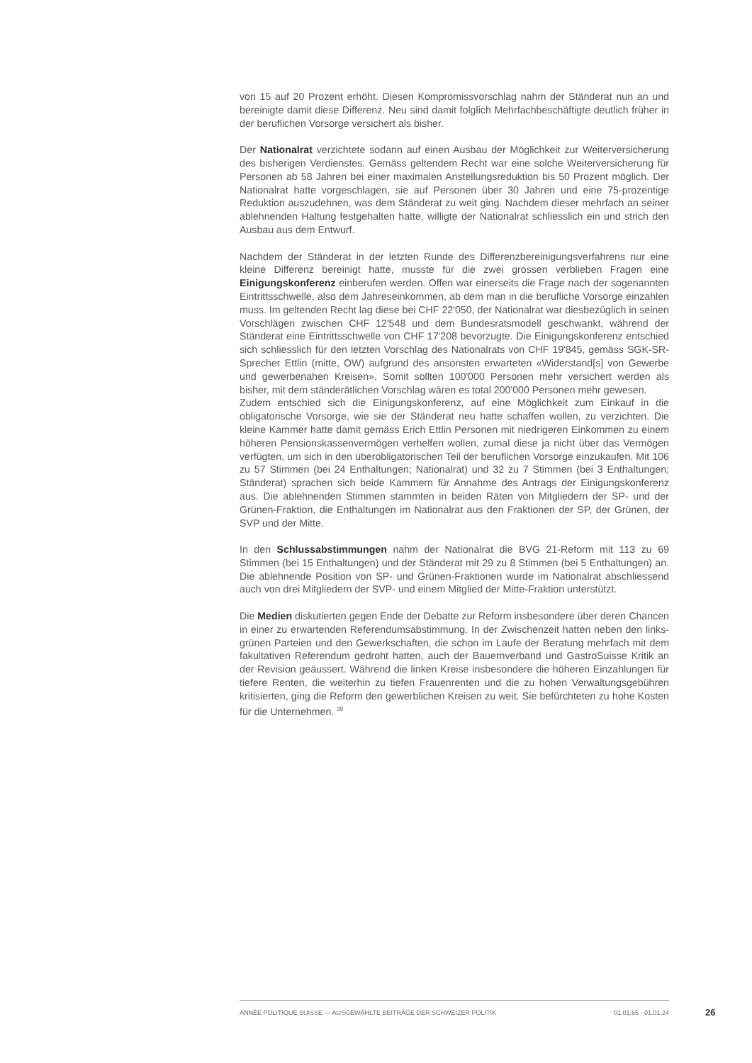von 15 auf 20 Prozent erhöht. Diesen Kompromissvorschlag nahm der Ständerat nun an und bereinigte damit diese Differenz. Neu sind damit folglich Mehrfachbeschäftigte deutlich früher in der beruflichen Vorsorge versichert als bisher.
Der Nationalrat verzichtete sodann auf einen Ausbau der Möglichkeit zur Weiterversicherung des bisherigen Verdienstes. Gemäss geltendem Recht war eine solche Weiterversicherung für Personen ab 58 Jahren bei einer maximalen Anstellungsreduktion bis 50 Prozent möglich. Der Nationalrat hatte vorgeschlagen, sie auf Personen über 30 Jahren und eine 75-prozentige Reduktion auszudehnen, was dem Ständerat zu weit ging. Nachdem dieser mehrfach an seiner ablehnenden Haltung festgehalten hatte, willigte der Nationalrat schliesslich ein und strich den Ausbau aus dem Entwurf.
Nachdem der Ständerat in der letzten Runde des Differenzbereinigungsverfahrens nur eine kleine Differenz bereinigt hatte, musste für die zwei grossen verblieben Fragen eine Einigungskonferenz einberufen werden. Offen war einerseits die Frage nach der sogenannten Eintrittsschwelle, also dem Jahreseinkommen, ab dem man in die berufliche Vorsorge einzahlen muss. Im geltenden Recht lag diese bei CHF 22'050, der Nationalrat war diesbezüglich in seinen Vorschlägen zwischen CHF 12'548 und dem Bundesratsmodell geschwankt, während der Ständerat eine Eintrittsschwelle von CHF 17'208 bevorzugte. Die Einigungskonferenz entschied sich schliesslich für den letzten Vorschlag des Nationalrats von CHF 19'845, gemäss SGK-SR-Sprecher Ettlin (mitte, OW) aufgrund des ansonsten erwarteten «Widerstand[s] von Gewerbe und gewerbenahen Kreisen». Somit sollten 100'000 Personen mehr versichert werden als bisher, mit dem ständerätlichen Vorschlag wären es total 200'000 Personen mehr gewesen.
Zudem entschied sich die Einigungskonferenz, auf eine Möglichkeit zum Einkauf in die obligatorische Vorsorge, wie sie der Ständerat neu hatte schaffen wollen, zu verzichten. Die kleine Kammer hatte damit gemäss Erich Ettlin Personen mit niedrigeren Einkommen zu einem höheren Pensionskassenvermögen verhelfen wollen, zumal diese ja nicht über das Vermögen verfügten, um sich in den überobligatorischen Teil der beruflichen Vorsorge einzukaufen. Mit 106 zu 57 Stimmen (bei 24 Enthaltungen; Nationalrat) und 32 zu 7 Stimmen (bei 3 Enthaltungen; Ständerat) sprachen sich beide Kammern für Annahme des Antrags der Einigungskonferenz aus. Die ablehnenden Stimmen stammten in beiden Räten von Mitgliedern der SP- und der Grünen-Fraktion, die Enthaltungen im Nationalrat aus den Fraktionen der SP, der Grünen, der SVP und der Mitte.
In den Schlussabstimmungen nahm der Nationalrat die BVG 21-Reform mit 113 zu 69 Stimmen (bei 15 Enthaltungen) und der Ständerat mit 29 zu 8 Stimmen (bei 5 Enthaltungen) an. Die ablehnende Position von SP- und Grünen-Fraktionen wurde im Nationalrat abschliessend auch von drei Mitgliedern der SVP- und einem Mitglied der Mitte-Fraktion unterstützt.
Die Medien diskutierten gegen Ende der Debatte zur Reform insbesondere über deren Chancen in einer zu erwartenden Referendumsabstimmung. In der Zwischenzeit hatten neben den links-grünen Parteien und den Gewerkschaften, die schon im Laufe der Beratung mehrfach mit dem fakultativen Referendum gedroht hatten, auch der Bauernverband und GastroSuisse Kritik an der Revision geäussert. Während die linken Kreise insbesondere die höheren Einzahlungen für tiefere Renten, die weiterhin zu tiefen Frauenrenten und die zu hohen Verwaltungsgebühren kritisierten, ging die Reform den gewerblichen Kreisen zu weit. Sie befürchteten zu hohe Kosten für die Unternehmen. <sup>39</sup>
ANNÉE POLITIQUE SUISSE — AUSGEWÄHLTE BEITRÄGE DER SCHWEIZER POLITIK 01.01.65 - 01.01.24
26